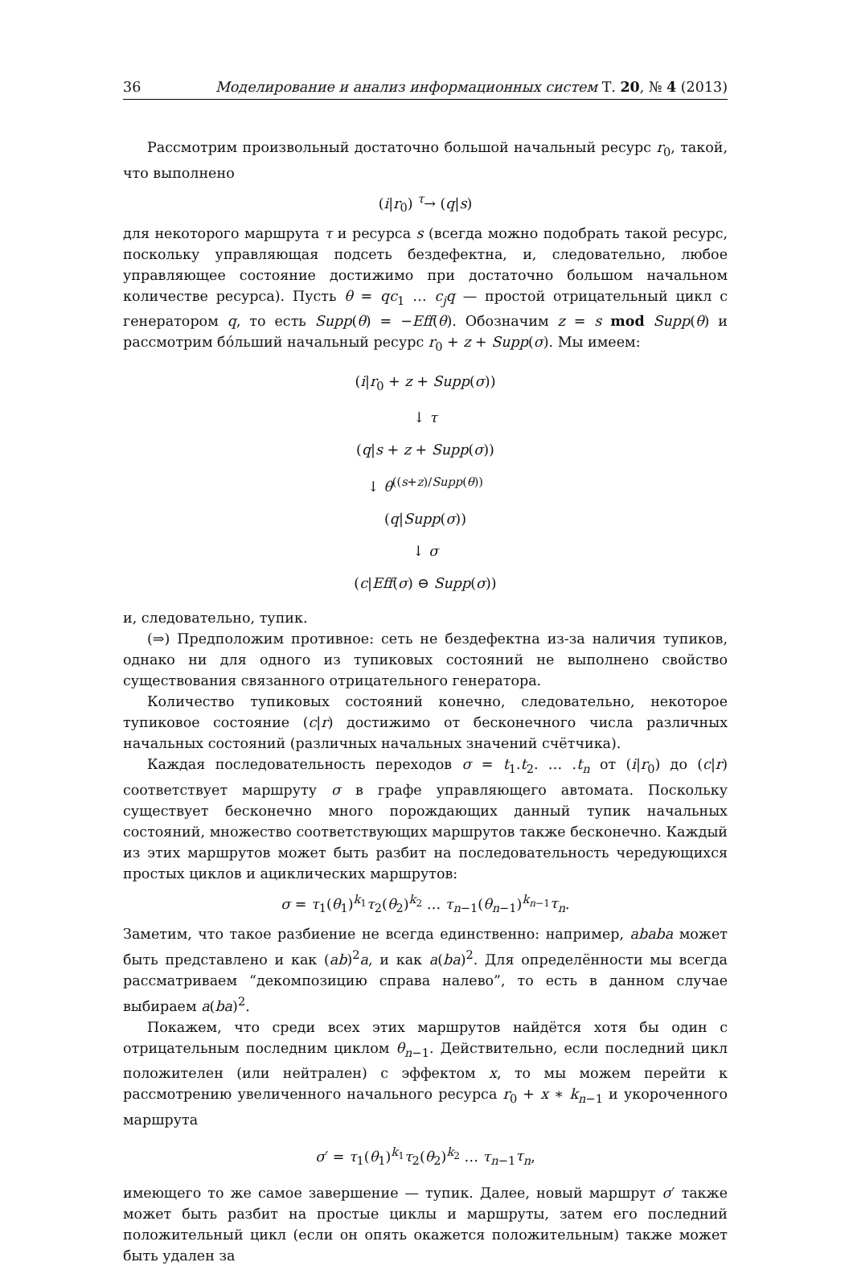36 Моделирование и анализ информационных систем Т. 20, № 4 (2013)
Рассмотрим произвольный достаточно большой начальный ресурс r<sub>0</sub>, такой, что выполнено
(i|r<sub>0</sub>) <sup>τ</sup>→ (q|s)
для некоторого маршрута τ и ресурса s (всегда можно подобрать такой ресурс, поскольку управляющая подсеть бездефектна, и, следовательно, любое управляющее состояние достижимо при достаточно большом начальном количестве ресурса). Пусть θ = qc<sub>1</sub> … c<sub>j</sub>q — простой отрицательный цикл с генератором q, то есть Supp(θ) = −Eff(θ). Обозначим z = s mod Supp(θ) и рассмотрим бо́льший начальный ресурс r<sub>0</sub> + z + Supp(σ). Мы имеем:
(i|r<sub>0</sub> + z + Supp(σ))
↓ τ
(q|s + z + Supp(σ))
↓ θ<sup>((s+z)/Supp(θ))</sup>
(q|Supp(σ))
↓ σ
(c|Eff(σ) ⊖ Supp(σ))
и, следовательно, тупик.
(⇒) Предположим противное: сеть не бездефектна из-за наличия тупиков, однако ни для одного из тупиковых состояний не выполнено свойство существования связанного отрицательного генератора.
Количество тупиковых состояний конечно, следовательно, некоторое тупиковое состояние (c|r) достижимо от бесконечного числа различных начальных состояний (различных начальных значений счётчика).
Каждая последовательность переходов σ = t<sub>1</sub>.t<sub>2</sub>. … .t<sub>n</sub> от (i|r<sub>0</sub>) до (c|r) соответствует маршруту σ в графе управляющего автомата. Поскольку существует бесконечно много порождающих данный тупик начальных состояний, множество соответствующих маршрутов также бесконечно. Каждый из этих маршрутов может быть разбит на последовательность чередующихся простых циклов и ациклических маршрутов:
σ = τ<sub>1</sub>(θ<sub>1</sub>)<sup>k<sub>1</sub></sup>τ<sub>2</sub>(θ<sub>2</sub>)<sup>k<sub>2</sub></sup> … τ<sub>n−1</sub>(θ<sub>n−1</sub>)<sup>k<sub>n−1</sub></sup>τ<sub>n</sub>.
Заметим, что такое разбиение не всегда единственно: например, ababa может быть представлено и как (ab)<sup>2</sup>a, и как a(ba)<sup>2</sup>. Для определённости мы всегда рассматриваем “декомпозицию справа налево”, то есть в данном случае выбираем a(ba)<sup>2</sup>.
Покажем, что среди всех этих маршрутов найдётся хотя бы один с отрицательным последним циклом θ<sub>n−1</sub>. Действительно, если последний цикл положителен (или нейтрален) с эффектом x, то мы можем перейти к рассмотрению увеличенного начального ресурса r<sub>0</sub> + x ∗ k<sub>n−1</sub> и укороченного маршрута
σ′ = τ<sub>1</sub>(θ<sub>1</sub>)<sup>k<sub>1</sub></sup>τ<sub>2</sub>(θ<sub>2</sub>)<sup>k<sub>2</sub></sup> … τ<sub>n−1</sub>τ<sub>n</sub>,
имеющего то же самое завершение — тупик. Далее, новый маршрут σ′ также может быть разбит на простые циклы и маршруты, затем его последний положительный цикл (если он опять окажется положительным) также может быть удален за